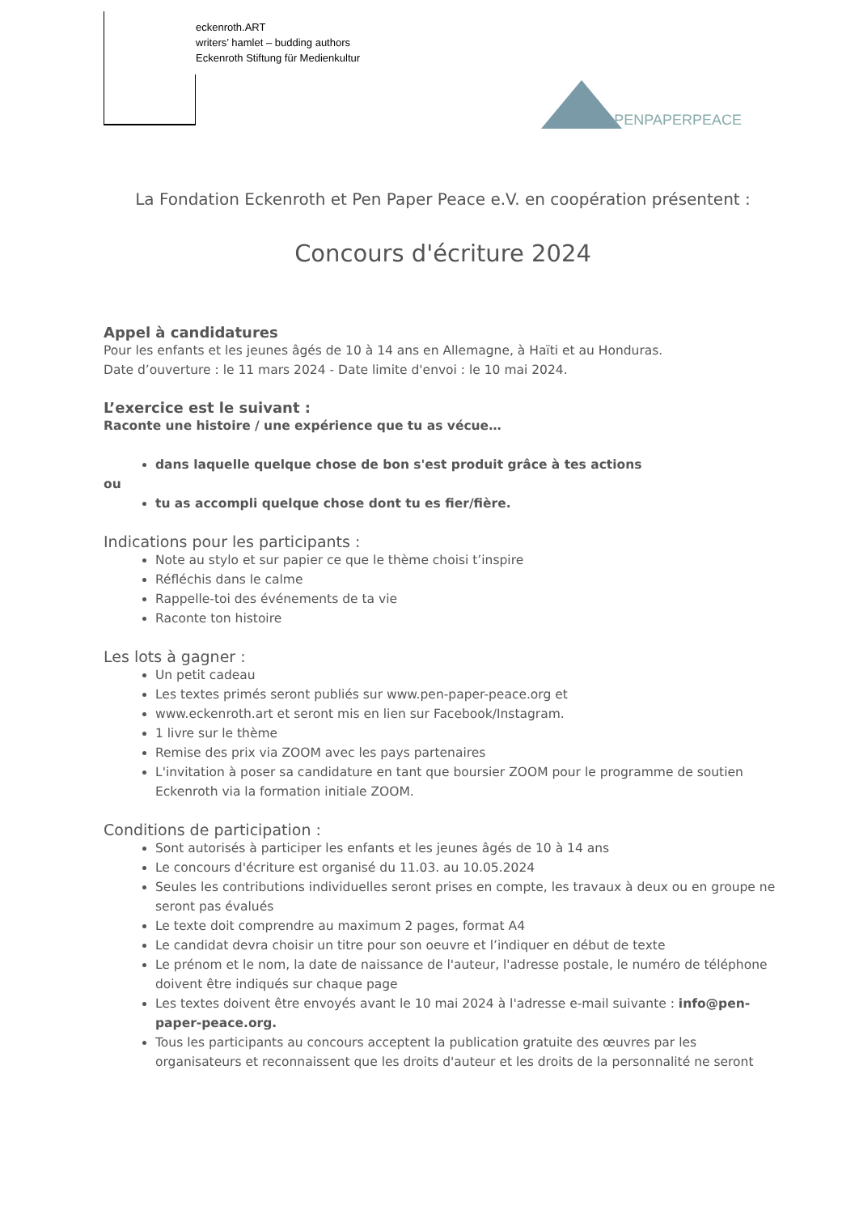eckenroth.ART
writers’ hamlet – budding authors
Eckenroth Stiftung für Medienkultur
PENPAPERPEACE
La Fondation Eckenroth et Pen Paper Peace e.V. en coopération présentent :
Concours d'écriture 2024
Appel à candidatures
Pour les enfants et les jeunes âgés de 10 à 14 ans en Allemagne, à Haïti et au Honduras.
Date d’ouverture : le 11 mars 2024 - Date limite d'envoi : le 10 mai 2024.
L’exercice est le suivant :
Raconte une histoire / une expérience que tu as vécue…
dans laquelle quelque chose de bon s'est produit grâce à tes actions
ou
tu as accompli quelque chose dont tu es fier/fière.
Indications pour les participants :
Note au stylo et sur papier ce que le thème choisi t’inspire
Réfléchis dans le calme
Rappelle-toi des événements de ta vie
Raconte ton histoire
Les lots à gagner :
Un petit cadeau
Les textes primés seront publiés sur www.pen-paper-peace.org et
www.eckenroth.art et seront mis en lien sur Facebook/Instagram.
1 livre sur le thème
Remise des prix via ZOOM avec les pays partenaires
L'invitation à poser sa candidature en tant que boursier ZOOM pour le programme de soutien Eckenroth via la formation initiale ZOOM.
Conditions de participation :
Sont autorisés à participer les enfants et les jeunes âgés de 10 à 14 ans
Le concours d'écriture est organisé du 11.03. au 10.05.2024
Seules les contributions individuelles seront prises en compte, les travaux à deux ou en groupe ne seront pas évalués
Le texte doit comprendre au maximum 2 pages, format A4
Le candidat devra choisir un titre pour son oeuvre et l’indiquer en début de texte
Le prénom et le nom, la date de naissance de l'auteur, l'adresse postale, le numéro de téléphone doivent être indiqués sur chaque page
Les textes doivent être envoyés avant le 10 mai 2024 à l'adresse e-mail suivante : info@pen-paper-peace.org.
Tous les participants au concours acceptent la publication gratuite des œuvres par les organisateurs et reconnaissent que les droits d'auteur et les droits de la personnalité ne seront